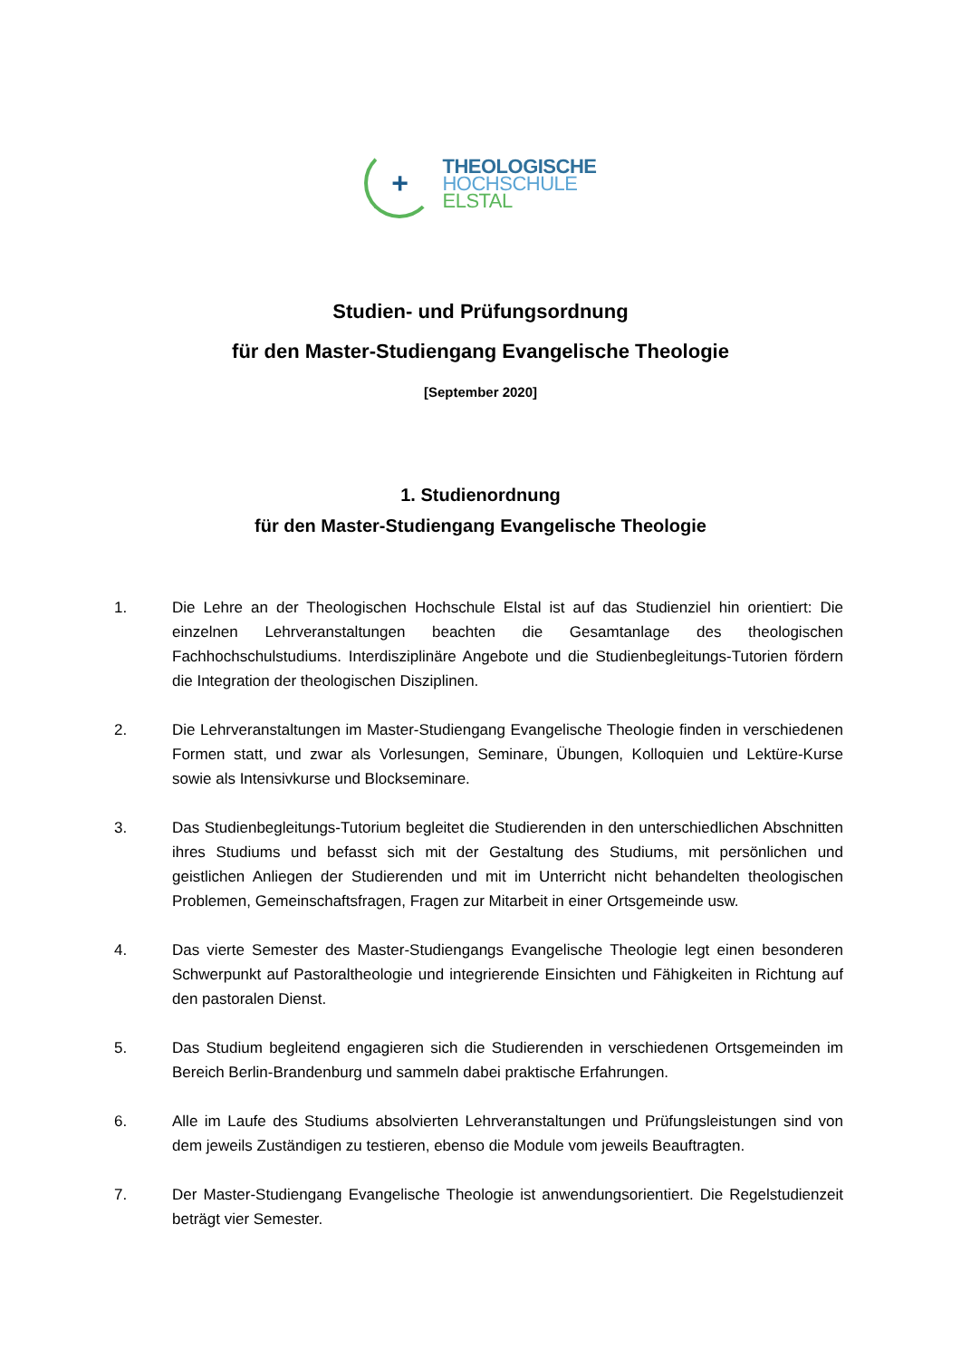+
THEOLOGISCHE
HOCHSCHULE
ELSTAL
Studien- und Prüfungsordnung
für den Master-Studiengang Evangelische Theologie
[September 2020]
1. Studienordnung
für den Master-Studiengang Evangelische Theologie
1. Die Lehre an der Theologischen Hochschule Elstal ist auf das Studienziel hin orientiert: Die einzelnen Lehrveranstaltungen beachten die Gesamtanlage des theologischen Fachhochschulstudiums. Interdisziplinäre Angebote und die Studienbegleitungs-Tutorien fördern die Integration der theologischen Disziplinen.
2. Die Lehrveranstaltungen im Master-Studiengang Evangelische Theologie finden in verschiedenen Formen statt, und zwar als Vorlesungen, Seminare, Übungen, Kolloquien und Lektüre-Kurse sowie als Intensivkurse und Blockseminare.
3. Das Studienbegleitungs-Tutorium begleitet die Studierenden in den unterschiedlichen Abschnitten ihres Studiums und befasst sich mit der Gestaltung des Studiums, mit persönlichen und geistlichen Anliegen der Studierenden und mit im Unterricht nicht behandelten theologischen Problemen, Gemeinschaftsfragen, Fragen zur Mitarbeit in einer Ortsgemeinde usw.
4. Das vierte Semester des Master-Studiengangs Evangelische Theologie legt einen besonderen Schwerpunkt auf Pastoraltheologie und integrierende Einsichten und Fähigkeiten in Richtung auf den pastoralen Dienst.
5. Das Studium begleitend engagieren sich die Studierenden in verschiedenen Ortsgemeinden im Bereich Berlin-Brandenburg und sammeln dabei praktische Erfahrungen.
6. Alle im Laufe des Studiums absolvierten Lehrveranstaltungen und Prüfungsleistungen sind von dem jeweils Zuständigen zu testieren, ebenso die Module vom jeweils Beauftragten.
7. Der Master-Studiengang Evangelische Theologie ist anwendungsorientiert. Die Regelstudienzeit beträgt vier Semester.